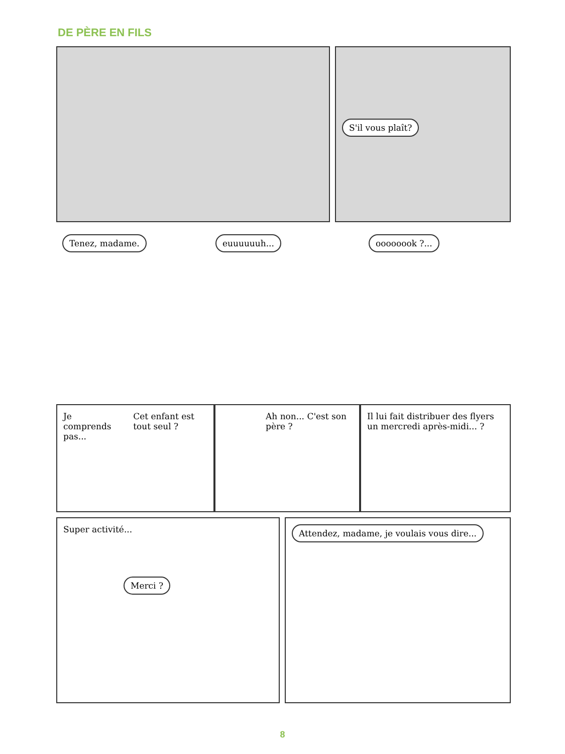DE PÈRE EN FILS
S'il vous plaît?
Tenez, madame. euuuuuuh... oooooook ?...
Je comprends pas... Cet enfant est tout seul ?
Ah non... C'est son père ? Il lui fait distribuer des flyers un mercredi après-midi... ?
Super activité...
Merci ?
Attendez, madame, je voulais vous dire...
8